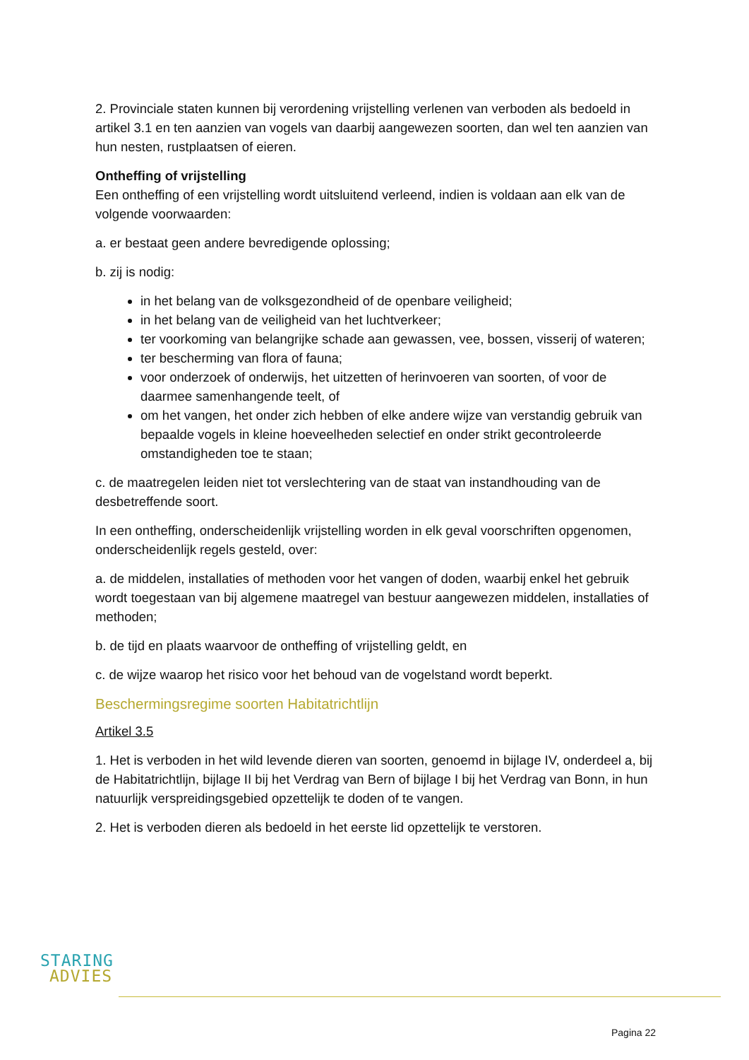2. Provinciale staten kunnen bij verordening vrijstelling verlenen van verboden als bedoeld in artikel 3.1 en ten aanzien van vogels van daarbij aangewezen soorten, dan wel ten aanzien van hun nesten, rustplaatsen of eieren.
Ontheffing of vrijstelling
Een ontheffing of een vrijstelling wordt uitsluitend verleend, indien is voldaan aan elk van de volgende voorwaarden:
a. er bestaat geen andere bevredigende oplossing;
b. zij is nodig:
in het belang van de volksgezondheid of de openbare veiligheid;
in het belang van de veiligheid van het luchtverkeer;
ter voorkoming van belangrijke schade aan gewassen, vee, bossen, visserij of wateren;
ter bescherming van flora of fauna;
voor onderzoek of onderwijs, het uitzetten of herinvoeren van soorten, of voor de daarmee samenhangende teelt, of
om het vangen, het onder zich hebben of elke andere wijze van verstandig gebruik van bepaalde vogels in kleine hoeveelheden selectief en onder strikt gecontroleerde omstandigheden toe te staan;
c. de maatregelen leiden niet tot verslechtering van de staat van instandhouding van de desbetreffende soort.
In een ontheffing, onderscheidenlijk vrijstelling worden in elk geval voorschriften opgenomen, onderscheidenlijk regels gesteld, over:
a. de middelen, installaties of methoden voor het vangen of doden, waarbij enkel het gebruik wordt toegestaan van bij algemene maatregel van bestuur aangewezen middelen, installaties of methoden;
b. de tijd en plaats waarvoor de ontheffing of vrijstelling geldt, en
c. de wijze waarop het risico voor het behoud van de vogelstand wordt beperkt.
Beschermingsregime soorten Habitatrichtlijn
Artikel 3.5
1. Het is verboden in het wild levende dieren van soorten, genoemd in bijlage IV, onderdeel a, bij de Habitatrichtlijn, bijlage II bij het Verdrag van Bern of bijlage I bij het Verdrag van Bonn, in hun natuurlijk verspreidingsgebied opzettelijk te doden of te vangen.
2. Het is verboden dieren als bedoeld in het eerste lid opzettelijk te verstoren.
STARING
ADVIES
Pagina 22